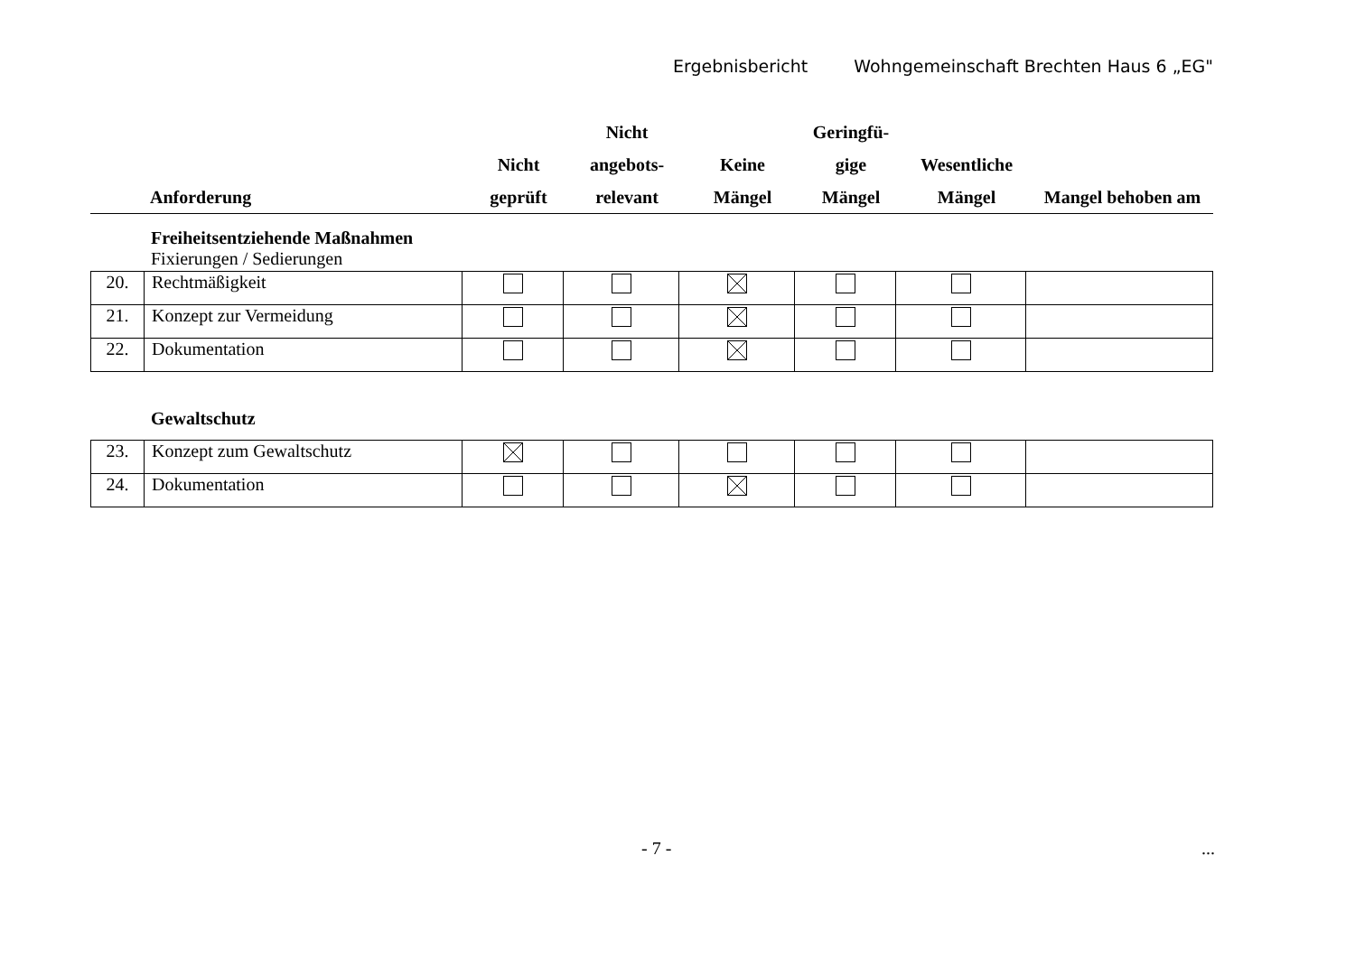Ergebnisbericht Wohngemeinschaft Brechten Haus 6 „EG"
| | Anforderung | Nicht geprüft | Nicht angebots- relevant | Keine Mängel | Geringfü- gige Mängel | Wesentliche Mängel | Mangel behoben am |
| --- | --- | --- | --- | --- | --- | --- | --- |
Freiheitsentziehende Maßnahmen
Fixierungen / Sedierungen
| 20. | Rechtmäßigkeit | | | | | | |
| 21. | Konzept zur Vermeidung | | | | | | |
| 22. | Dokumentation | | | | | | |
Gewaltschutz
| 23. | Konzept zum Gewaltschutz | | | | | | |
| 24. | Dokumentation | | | | | | |
- 7 - ...